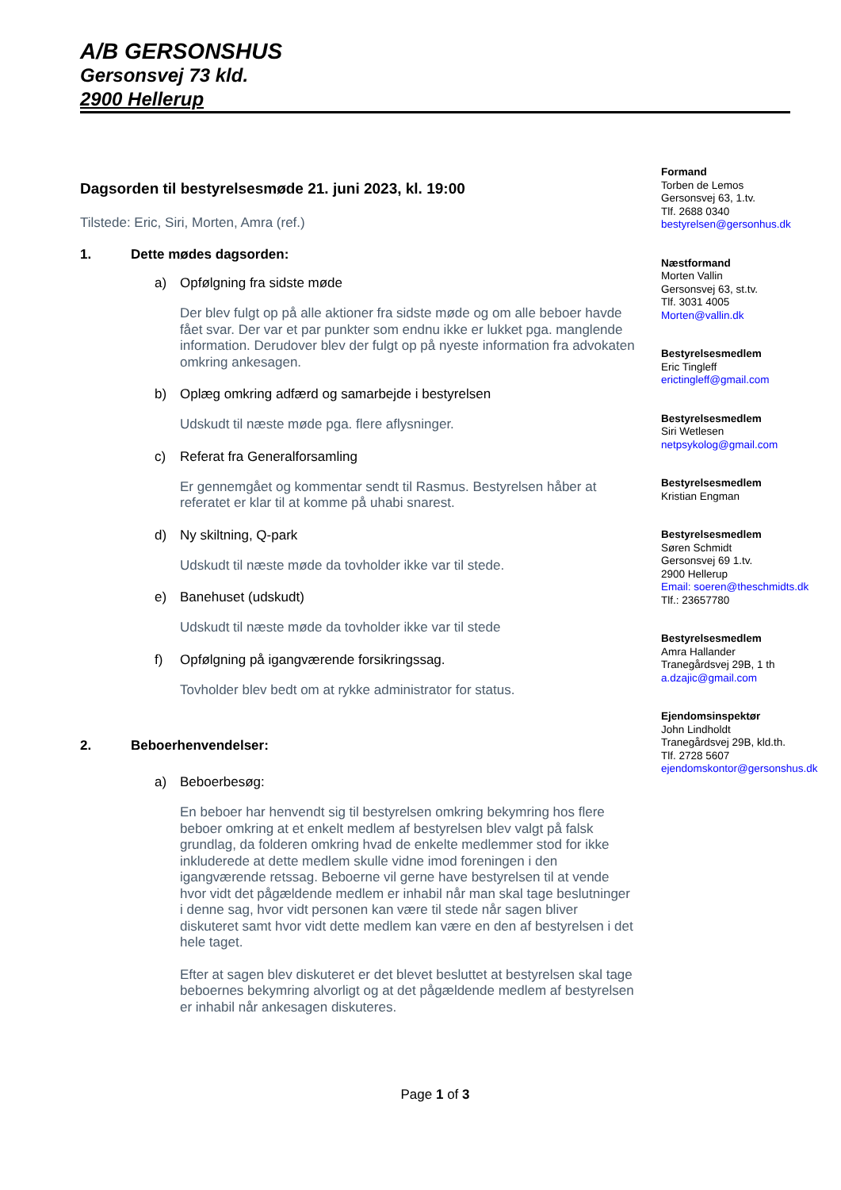A/B GERSONSHUS
Gersonsvej 73 kld.
2900 Hellerup
Dagsorden til bestyrelsesmøde 21. juni 2023, kl. 19:00
Tilstede: Eric, Siri, Morten, Amra (ref.)
1. Dette mødes dagsorden:
a) Opfølgning fra sidste møde
Der blev fulgt op på alle aktioner fra sidste møde og om alle beboer havde fået svar. Der var et par punkter som endnu ikke er lukket pga. manglende information. Derudover blev der fulgt op på nyeste information fra advokaten omkring ankesagen.
b) Oplæg omkring adfærd og samarbejde i bestyrelsen
Udskudt til næste møde pga. flere aflysninger.
c) Referat fra Generalforsamling
Er gennemgået og kommentar sendt til Rasmus. Bestyrelsen håber at referatet er klar til at komme på uhabi snarest.
d) Ny skiltning, Q-park
Udskudt til næste møde da tovholder ikke var til stede.
e) Banehuset (udskudt)
Udskudt til næste møde da tovholder ikke var til stede
f) Opfølgning på igangværende forsikringssag.
Tovholder blev bedt om at rykke administrator for status.
2. Beboerhenvendelser:
a) Beboerbesøg:
En beboer har henvendt sig til bestyrelsen omkring bekymring hos flere beboer omkring at et enkelt medlem af bestyrelsen blev valgt på falsk grundlag, da folderen omkring hvad de enkelte medlemmer stod for ikke inkluderede at dette medlem skulle vidne imod foreningen i den igangværende retssag. Beboerne vil gerne have bestyrelsen til at vende hvor vidt det pågældende medlem er inhabil når man skal tage beslutninger i denne sag, hvor vidt personen kan være til stede når sagen bliver diskuteret samt hvor vidt dette medlem kan være en den af bestyrelsen i det hele taget.
Efter at sagen blev diskuteret er det blevet besluttet at bestyrelsen skal tage beboernes bekymring alvorligt og at det pågældende medlem af bestyrelsen er inhabil når ankesagen diskuteres.
Formand
Torben de Lemos
Gersonsvej 63, 1.tv.
Tlf. 2688 0340
bestyrelsen@gersonhus.dk
Næstformand
Morten Vallin
Gersonsvej 63, st.tv.
Tlf. 3031 4005
Morten@vallin.dk
Bestyrelsesmedlem
Eric Tingleff
erictingleff@gmail.com
Bestyrelsesmedlem
Siri Wetlesen
netpsykolog@gmail.com
Bestyrelsesmedlem
Kristian Engman
Bestyrelsesmedlem
Søren Schmidt
Gersonsvej 69 1.tv.
2900 Hellerup
Email: soeren@theschmidts.dk
Tlf.: 23657780
Bestyrelsesmedlem
Amra Hallander
Tranegårdsvej 29B, 1 th
a.dzajic@gmail.com
Ejendomsinspektør
John Lindholdt
Tranegårdsvej 29B, kld.th.
Tlf. 2728 5607
ejendomskontor@gersonshus.dk
Page 1 of 3